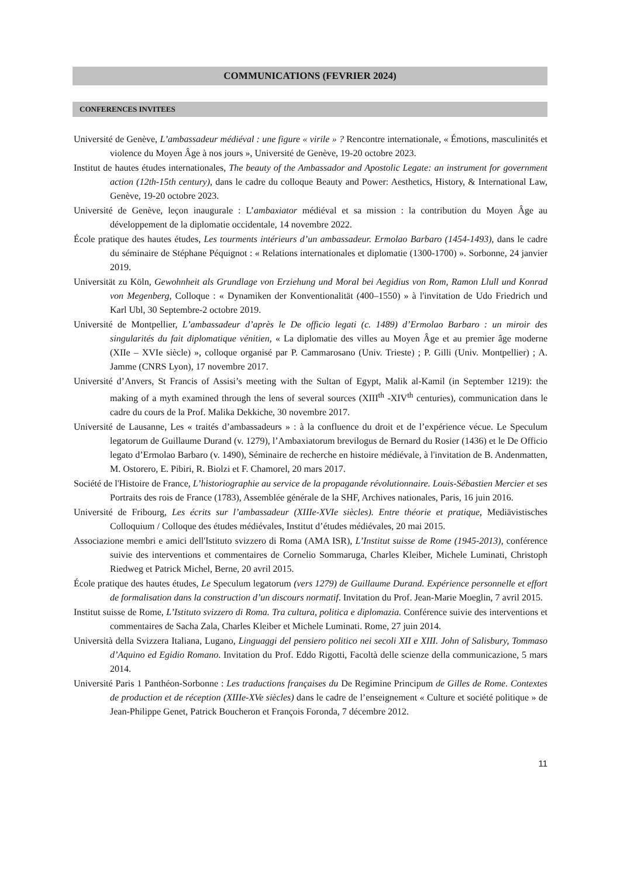COMMUNICATIONS (FEVRIER 2024)
CONFERENCES INVITEES
Université de Genève, L’ambassadeur médiéval : une figure « virile » ? Rencontre internationale, « Émotions, masculinités et violence du Moyen Âge à nos jours », Université de Genève, 19-20 octobre 2023.
Institut de hautes études internationales, The beauty of the Ambassador and Apostolic Legate: an instrument for government action (12th-15th century), dans le cadre du colloque Beauty and Power: Aesthetics, History, & International Law, Genève, 19-20 octobre 2023.
Université de Genève, leçon inaugurale : L’ambaxiator médiéval et sa mission : la contribution du Moyen Âge au développement de la diplomatie occidentale, 14 novembre 2022.
École pratique des hautes études, Les tourments intérieurs d’un ambassadeur. Ermolao Barbaro (1454-1493), dans le cadre du séminaire de Stéphane Péquignot : « Relations internationales et diplomatie (1300-1700) ». Sorbonne, 24 janvier 2019.
Universität zu Köln, Gewohnheit als Grundlage von Erziehung und Moral bei Aegidius von Rom, Ramon Llull und Konrad von Megenberg, Colloque : « Dynamiken der Konventionalität (400–1550) » à l'invitation de Udo Friedrich und Karl Ubl, 30 Septembre-2 octobre 2019.
Université de Montpellier, L’ambassadeur d’après le De officio legati (c. 1489) d’Ermolao Barbaro : un miroir des singularités du fait diplomatique vénitien, « La diplomatie des villes au Moyen Âge et au premier âge moderne (XIIe – XVIe siècle) », colloque organisé par P. Cammarosano (Univ. Trieste) ; P. Gilli (Univ. Montpellier) ; A. Jamme (CNRS Lyon), 17 novembre 2017.
Université d’Anvers, St Francis of Assisi’s meeting with the Sultan of Egypt, Malik al-Kamil (in September 1219): the making of a myth examined through the lens of several sources (XIII<sup>th</sup> -XIV<sup>th</sup> centuries), communication dans le cadre du cours de la Prof. Malika Dekkiche, 30 novembre 2017.
Université de Lausanne, Les « traités d’ambassadeurs » : à la confluence du droit et de l’expérience vécue. Le Speculum legatorum de Guillaume Durand (v. 1279), l’Ambaxiatorum brevilogus de Bernard du Rosier (1436) et le De Officio legato d’Ermolao Barbaro (v. 1490), Séminaire de recherche en histoire médiévale, à l'invitation de B. Andenmatten, M. Ostorero, E. Pibiri, R. Biolzi et F. Chamorel, 20 mars 2017.
Société de l'Histoire de France, L’historiographie au service de la propagande révolutionnaire. Louis-Sébastien Mercier et ses Portraits des rois de France (1783), Assemblée générale de la SHF, Archives nationales, Paris, 16 juin 2016.
Université de Fribourg, Les écrits sur l’ambassadeur (XIIIe-XVIe siècles). Entre théorie et pratique, Mediävistisches Colloquium / Colloque des études médiévales, Institut d’études médiévales, 20 mai 2015.
Associazione membri e amici dell'Istituto svizzero di Roma (AMA ISR), L’Institut suisse de Rome (1945-2013), conférence suivie des interventions et commentaires de Cornelio Sommaruga, Charles Kleiber, Michele Luminati, Christoph Riedweg et Patrick Michel, Berne, 20 avril 2015.
École pratique des hautes études, Le Speculum legatorum (vers 1279) de Guillaume Durand. Expérience personnelle et effort de formalisation dans la construction d’un discours normatif. Invitation du Prof. Jean-Marie Moeglin, 7 avril 2015.
Institut suisse de Rome, L’Istituto svizzero di Roma. Tra cultura, politica e diplomazia. Conférence suivie des interventions et commentaires de Sacha Zala, Charles Kleiber et Michele Luminati. Rome, 27 juin 2014.
Università della Svizzera Italiana, Lugano, Linguaggi del pensiero politico nei secoli XII e XIII. John of Salisbury, Tommaso d’Aquino ed Egidio Romano. Invitation du Prof. Eddo Rigotti, Facoltà delle scienze della communicazione, 5 mars 2014.
Université Paris 1 Panthéon-Sorbonne : Les traductions françaises du De Regimine Principum de Gilles de Rome. Contextes de production et de réception (XIIIe-XVe siècles) dans le cadre de l’enseignement « Culture et société politique » de Jean-Philippe Genet, Patrick Boucheron et François Foronda, 7 décembre 2012.
11